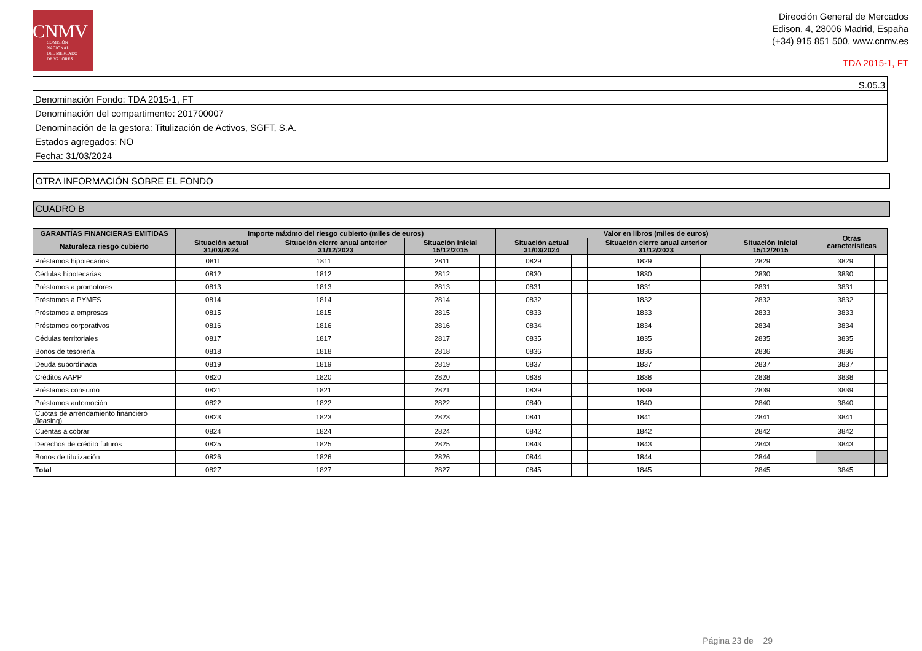CNMV
COMISIÓN
NACIONAL
DEL MERCADO
DE VALORES
Dirección General de Mercados
Edison, 4, 28006 Madrid, España
(+34) 915 851 500, www.cnmv.es
TDA 2015-1, FT
| S.05.3 |
| Denominación Fondo: TDA 2015-1, FT |
| Denominación del compartimento: 201700007 |
| Denominación de la gestora: Titulización de Activos, SGFT, S.A. |
| Estados agregados: NO |
| Fecha: 31/03/2024 |
OTRA INFORMACIÓN SOBRE EL FONDO
CUADRO B
| GARANTÍAS FINANCIERAS EMITIDAS | Importe máximo del riesgo cubierto (miles de euros) | | | | | | Valor en libros (miles de euros) | | | | | | Otras características | |
| --- | --- | --- | --- | --- | --- | --- | --- | --- | --- | --- | --- | --- | --- | --- |
| Naturaleza riesgo cubierto | Situación actual 31/03/2024 | | Situación cierre anual anterior 31/12/2023 | | Situación inicial 15/12/2015 | | Situación actual 31/03/2024 | | Situación cierre anual anterior 31/12/2023 | | Situación inicial 15/12/2015 | | | |
| Préstamos hipotecarios | 0811 | | 1811 | | 2811 | | 0829 | | 1829 | | 2829 | | 3829 | |
| Cédulas hipotecarias | 0812 | | 1812 | | 2812 | | 0830 | | 1830 | | 2830 | | 3830 | |
| Préstamos a promotores | 0813 | | 1813 | | 2813 | | 0831 | | 1831 | | 2831 | | 3831 | |
| Préstamos a PYMES | 0814 | | 1814 | | 2814 | | 0832 | | 1832 | | 2832 | | 3832 | |
| Préstamos a empresas | 0815 | | 1815 | | 2815 | | 0833 | | 1833 | | 2833 | | 3833 | |
| Préstamos corporativos | 0816 | | 1816 | | 2816 | | 0834 | | 1834 | | 2834 | | 3834 | |
| Cédulas territoriales | 0817 | | 1817 | | 2817 | | 0835 | | 1835 | | 2835 | | 3835 | |
| Bonos de tesorería | 0818 | | 1818 | | 2818 | | 0836 | | 1836 | | 2836 | | 3836 | |
| Deuda subordinada | 0819 | | 1819 | | 2819 | | 0837 | | 1837 | | 2837 | | 3837 | |
| Créditos AAPP | 0820 | | 1820 | | 2820 | | 0838 | | 1838 | | 2838 | | 3838 | |
| Préstamos consumo | 0821 | | 1821 | | 2821 | | 0839 | | 1839 | | 2839 | | 3839 | |
| Préstamos automoción | 0822 | | 1822 | | 2822 | | 0840 | | 1840 | | 2840 | | 3840 | |
| Cuotas de arrendamiento financiero (leasing) | 0823 | | 1823 | | 2823 | | 0841 | | 1841 | | 2841 | | 3841 | |
| Cuentas a cobrar | 0824 | | 1824 | | 2824 | | 0842 | | 1842 | | 2842 | | 3842 | |
| Derechos de crédito futuros | 0825 | | 1825 | | 2825 | | 0843 | | 1843 | | 2843 | | 3843 | |
| Bonos de titulización | 0826 | | 1826 | | 2826 | | 0844 | | 1844 | | 2844 | | | |
| Total | 0827 | | 1827 | | 2827 | | 0845 | | 1845 | | 2845 | | 3845 | |
Página 23 de 29